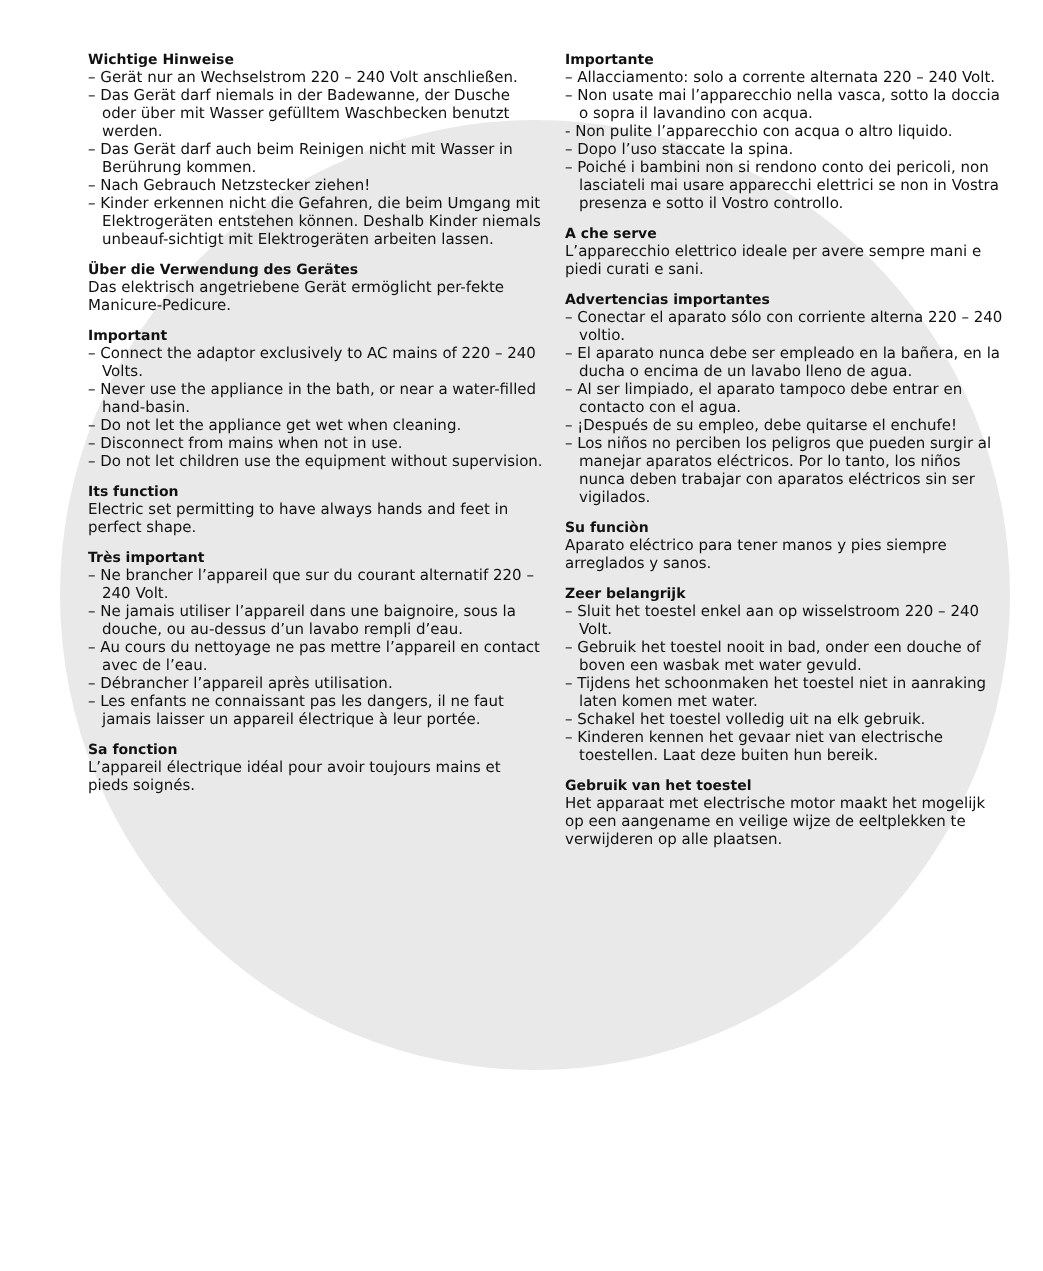Wichtige Hinweise
– Gerät nur an Wechselstrom 220 – 240 Volt anschließen.
– Das Gerät darf niemals in der Badewanne, der Dusche oder über mit Wasser gefülltem Waschbecken benutzt werden.
– Das Gerät darf auch beim Reinigen nicht mit Wasser in Berührung kommen.
– Nach Gebrauch Netzstecker ziehen!
– Kinder erkennen nicht die Gefahren, die beim Umgang mit Elektrogeräten entstehen können. Deshalb Kinder niemals unbeauf-sichtigt mit Elektrogeräten arbeiten lassen.
Über die Verwendung des Gerätes
Das elektrisch angetriebene Gerät ermöglicht per-fekte Manicure-Pedicure.
Important
– Connect the adaptor exclusively to AC mains of 220 – 240 Volts.
– Never use the appliance in the bath, or near a water-filled hand-basin.
– Do not let the appliance get wet when cleaning.
– Disconnect from mains when not in use.
– Do not let children use the equipment without supervision.
Its function
Electric set permitting to have always hands and feet in perfect shape.
Très important
– Ne brancher l’appareil que sur du courant alternatif 220 – 240 Volt.
– Ne jamais utiliser l’appareil dans une baignoire, sous la douche, ou au-dessus d’un lavabo rempli d’eau.
– Au cours du nettoyage ne pas mettre l’appareil en contact avec de l’eau.
– Débrancher l’appareil après utilisation.
– Les enfants ne connaissant pas les dangers, il ne faut jamais laisser un appareil électrique à leur portée.
Sa fonction
L’appareil électrique idéal pour avoir toujours mains et pieds soignés.
Importante
– Allacciamento: solo a corrente alternata 220 – 240 Volt.
– Non usate mai l’apparecchio nella vasca, sotto la doccia o sopra il lavandino con acqua.
- Non pulite l’apparecchio con acqua o altro liquido.
– Dopo l’uso staccate la spina.
– Poiché i bambini non si rendono conto dei pericoli, non lasciateli mai usare apparecchi elettrici se non in Vostra presenza e sotto il Vostro controllo.
A che serve
L’apparecchio elettrico ideale per avere sempre mani e piedi curati e sani.
Advertencias importantes
– Conectar el aparato sólo con corriente alterna 220 – 240 voltio.
– El aparato nunca debe ser empleado en la bañera, en la ducha o encima de un lavabo lleno de agua.
– Al ser limpiado, el aparato tampoco debe entrar en contacto con el agua.
– ¡Después de su empleo, debe quitarse el enchufe!
– Los niños no perciben los peligros que pueden surgir al manejar aparatos eléctricos. Por lo tanto, los niños nunca deben trabajar con aparatos eléctricos sin ser vigilados.
Su funciòn
Aparato eléctrico para tener manos y pies siempre arreglados y sanos.
Zeer belangrijk
– Sluit het toestel enkel aan op wisselstroom 220 – 240 Volt.
– Gebruik het toestel nooit in bad, onder een douche of boven een wasbak met water gevuld.
– Tijdens het schoonmaken het toestel niet in aanraking laten komen met water.
– Schakel het toestel volledig uit na elk gebruik.
– Kinderen kennen het gevaar niet van electrische toestellen. Laat deze buiten hun bereik.
Gebruik van het toestel
Het apparaat met electrische motor maakt het mogelijk op een aangename en veilige wijze de eeltplekken te verwijderen op alle plaatsen.